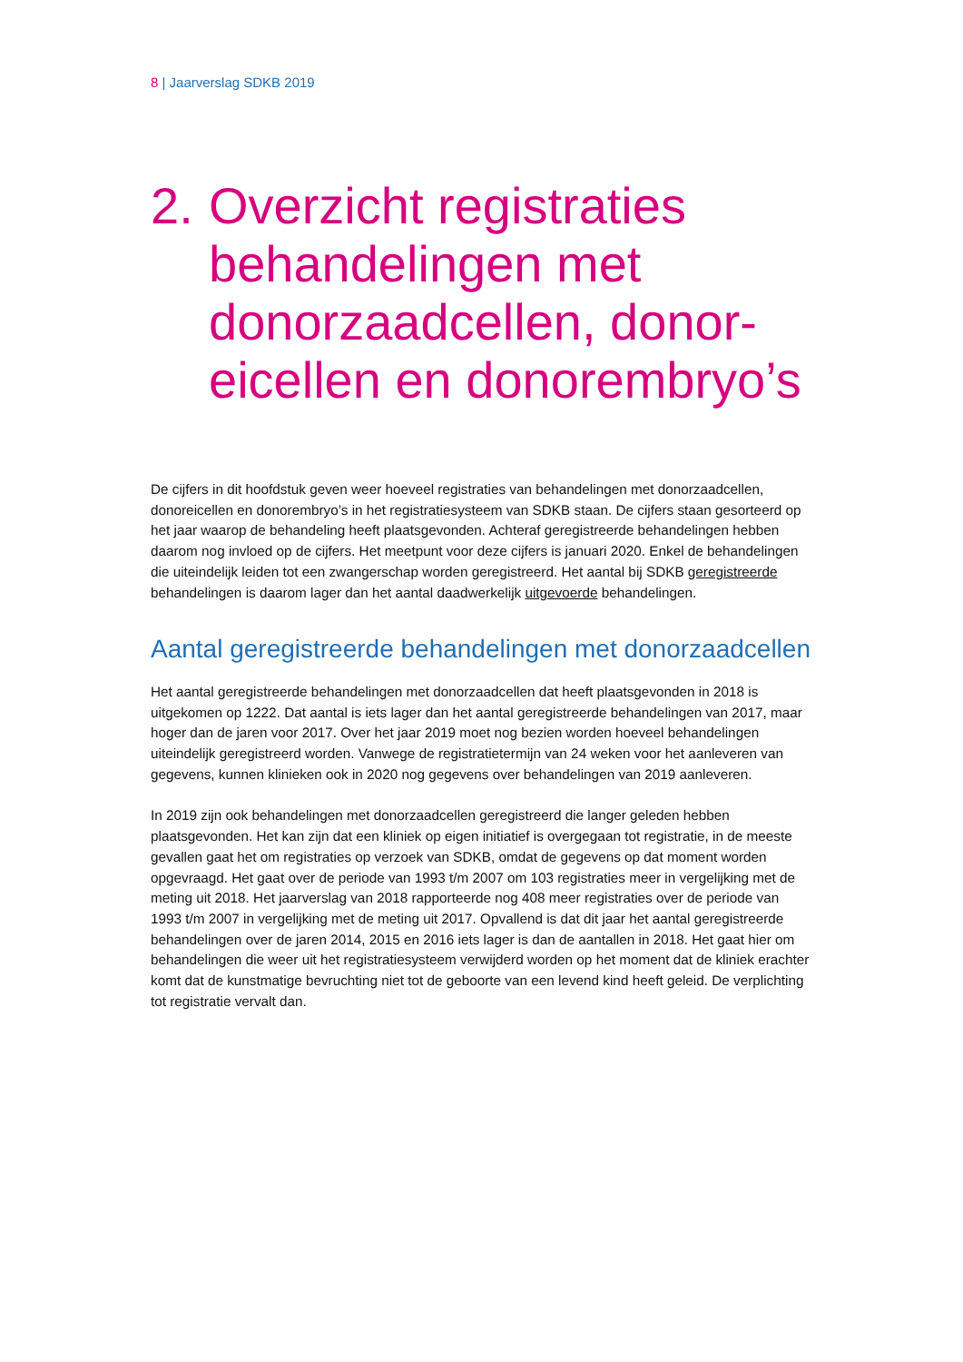8 | Jaarverslag SDKB 2019
2.
Overzicht registraties behandelingen met donorzaadcellen, donor-eicellen en donorembryo’s
De cijfers in dit hoofdstuk geven weer hoeveel registraties van behandelingen met donorzaadcellen, donoreicellen en donorembryo’s in het registratiesysteem van SDKB staan. De cijfers staan gesorteerd op het jaar waarop de behandeling heeft plaatsgevonden. Achteraf geregistreerde behandelingen hebben daarom nog invloed op de cijfers. Het meetpunt voor deze cijfers is januari 2020. Enkel de behandelingen die uiteindelijk leiden tot een zwangerschap worden geregistreerd. Het aantal bij SDKB geregistreerde behandelingen is daarom lager dan het aantal daadwerkelijk uitgevoerde behandelingen.
Aantal geregistreerde behandelingen met donorzaadcellen
Het aantal geregistreerde behandelingen met donorzaadcellen dat heeft plaatsgevonden in 2018 is uitgekomen op 1222. Dat aantal is iets lager dan het aantal geregistreerde behandelingen van 2017, maar hoger dan de jaren voor 2017. Over het jaar 2019 moet nog bezien worden hoeveel behandelingen uiteindelijk geregistreerd worden. Vanwege de registratietermijn van 24 weken voor het aanleveren van gegevens, kunnen klinieken ook in 2020 nog gegevens over behandelingen van 2019 aanleveren.
In 2019 zijn ook behandelingen met donorzaadcellen geregistreerd die langer geleden hebben plaatsgevonden. Het kan zijn dat een kliniek op eigen initiatief is overgegaan tot registratie, in de meeste gevallen gaat het om registraties op verzoek van SDKB, omdat de gegevens op dat moment worden opgevraagd. Het gaat over de periode van 1993 t/m 2007 om 103 registraties meer in vergelijking met de meting uit 2018. Het jaarverslag van 2018 rapporteerde nog 408 meer registraties over de periode van 1993 t/m 2007 in vergelijking met de meting uit 2017. Opvallend is dat dit jaar het aantal geregistreerde behandelingen over de jaren 2014, 2015 en 2016 iets lager is dan de aantallen in 2018. Het gaat hier om behandelingen die weer uit het registratiesysteem verwijderd worden op het moment dat de kliniek erachter komt dat de kunstmatige bevruchting niet tot de geboorte van een levend kind heeft geleid. De verplichting tot registratie vervalt dan.